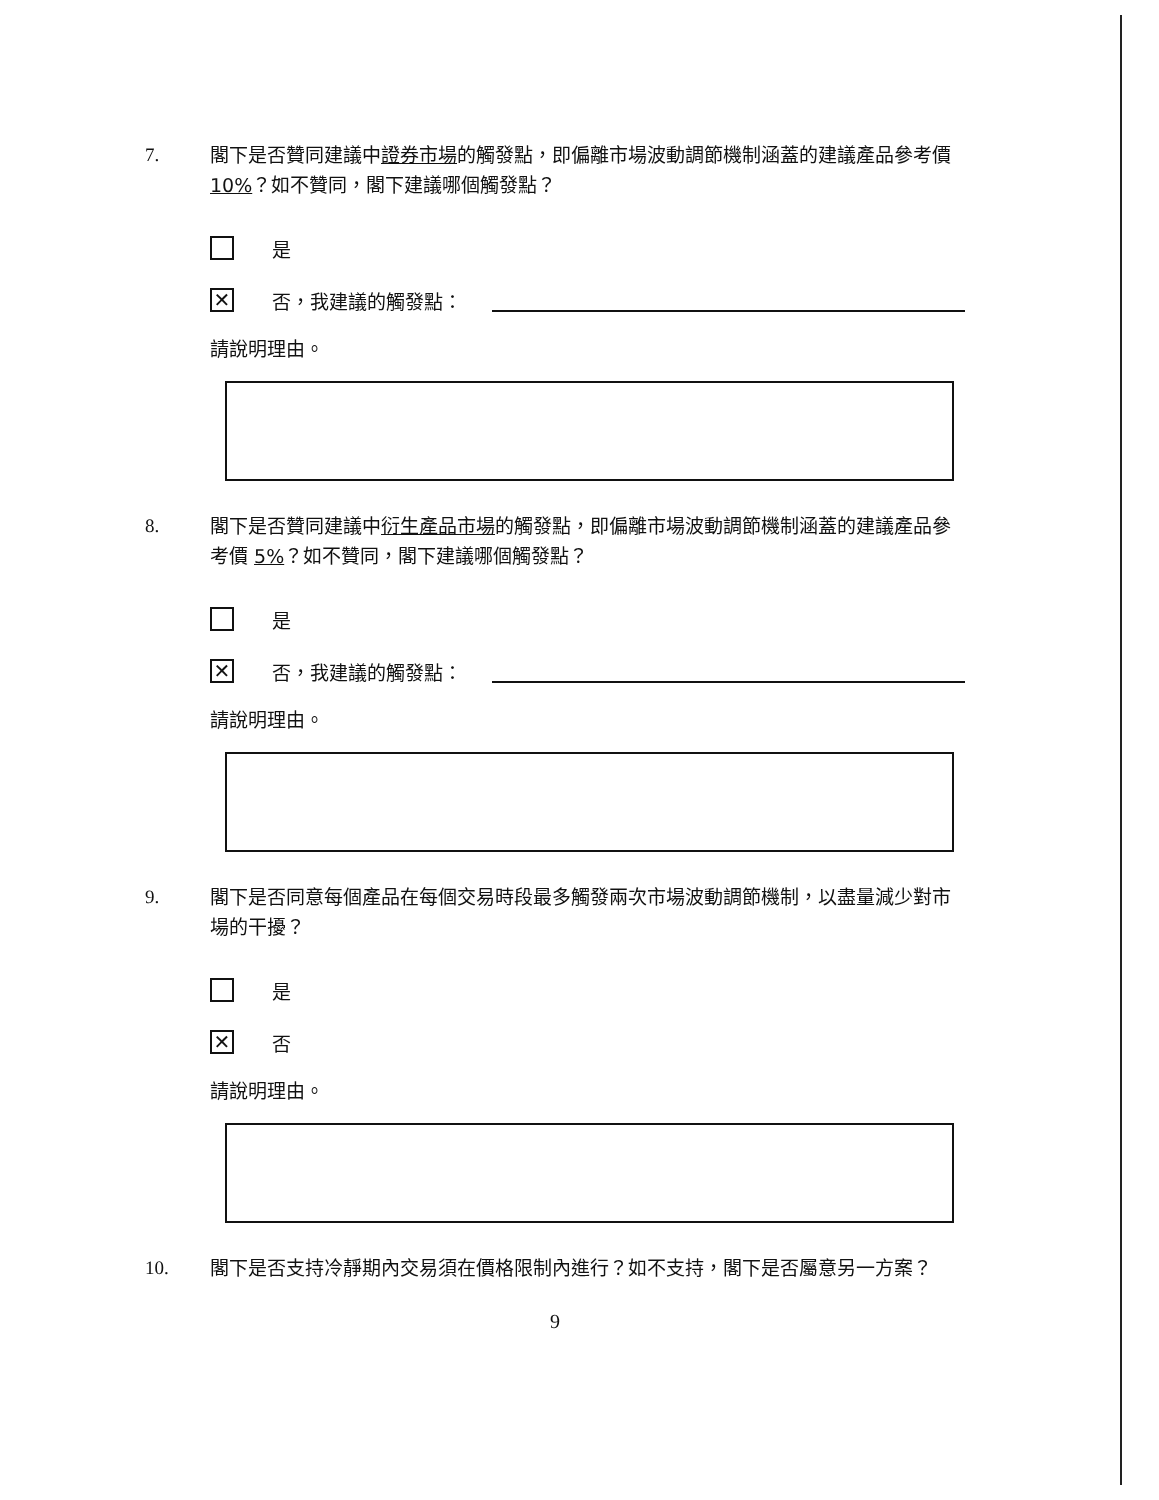7. 閣下是否贊同建議中證券市場的觸發點，即偏離市場波動調節機制涵蓋的建議產品參考價 10%？如不贊同，閣下建議哪個觸發點？
是
✕
否，我建議的觸發點：
請說明理由。
8. 閣下是否贊同建議中衍生產品市場的觸發點，即偏離市場波動調節機制涵蓋的建議產品參考價 5%？如不贊同，閣下建議哪個觸發點？
是
✕
否，我建議的觸發點：
請說明理由。
9. 閣下是否同意每個產品在每個交易時段最多觸發兩次市場波動調節機制，以盡量減少對市場的干擾？
是
✕
否
請說明理由。
10. 閣下是否支持冷靜期內交易須在價格限制內進行？如不支持，閣下是否屬意另一方案？
9